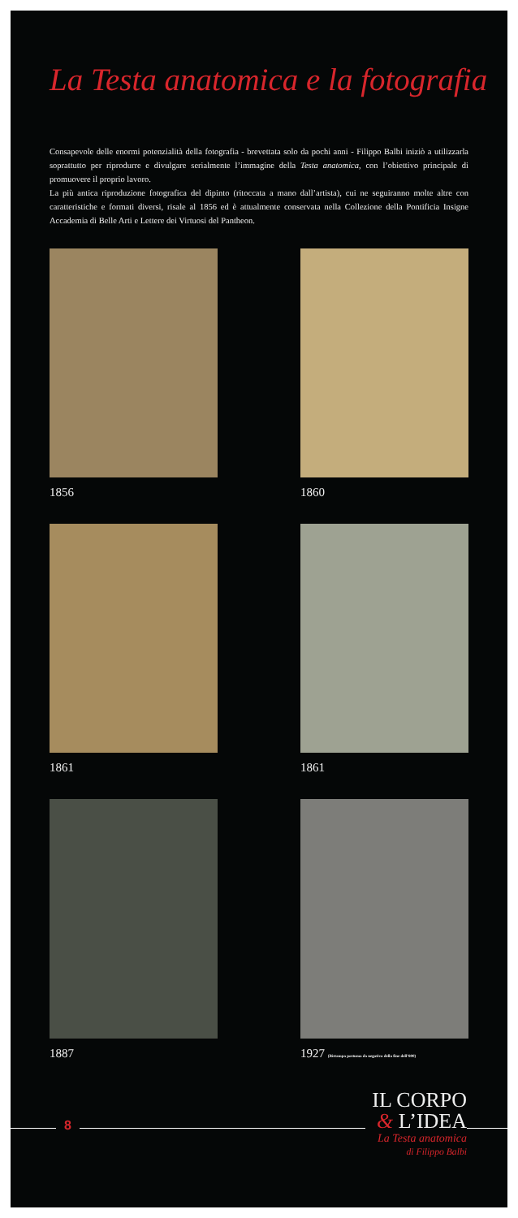La Testa anatomica e la fotografia
Consapevole delle enormi potenzialità della fotografia - brevettata solo da pochi anni - Filippo Balbi iniziò a utilizzarla soprattutto per riprodurre e divulgare serialmente l’immagine della Testa anatomica, con l’obiettivo principale di promuovere il proprio lavoro.
La più antica riproduzione fotografica del dipinto (ritoccata a mano dall’artista), cui ne seguiranno molte altre con caratteristiche e formati diversi, risale al 1856 ed è attualmente conservata nella Collezione della Pontificia Insigne Accademia di Belle Arti e Lettere dei Virtuosi del Pantheon.
1856
1860
1861
1861
1887
1927 (Ristampa postuma da negativo della fine dell’800)
8
IL CORPO
& L’IDEA
La Testa anatomica
di Filippo Balbi